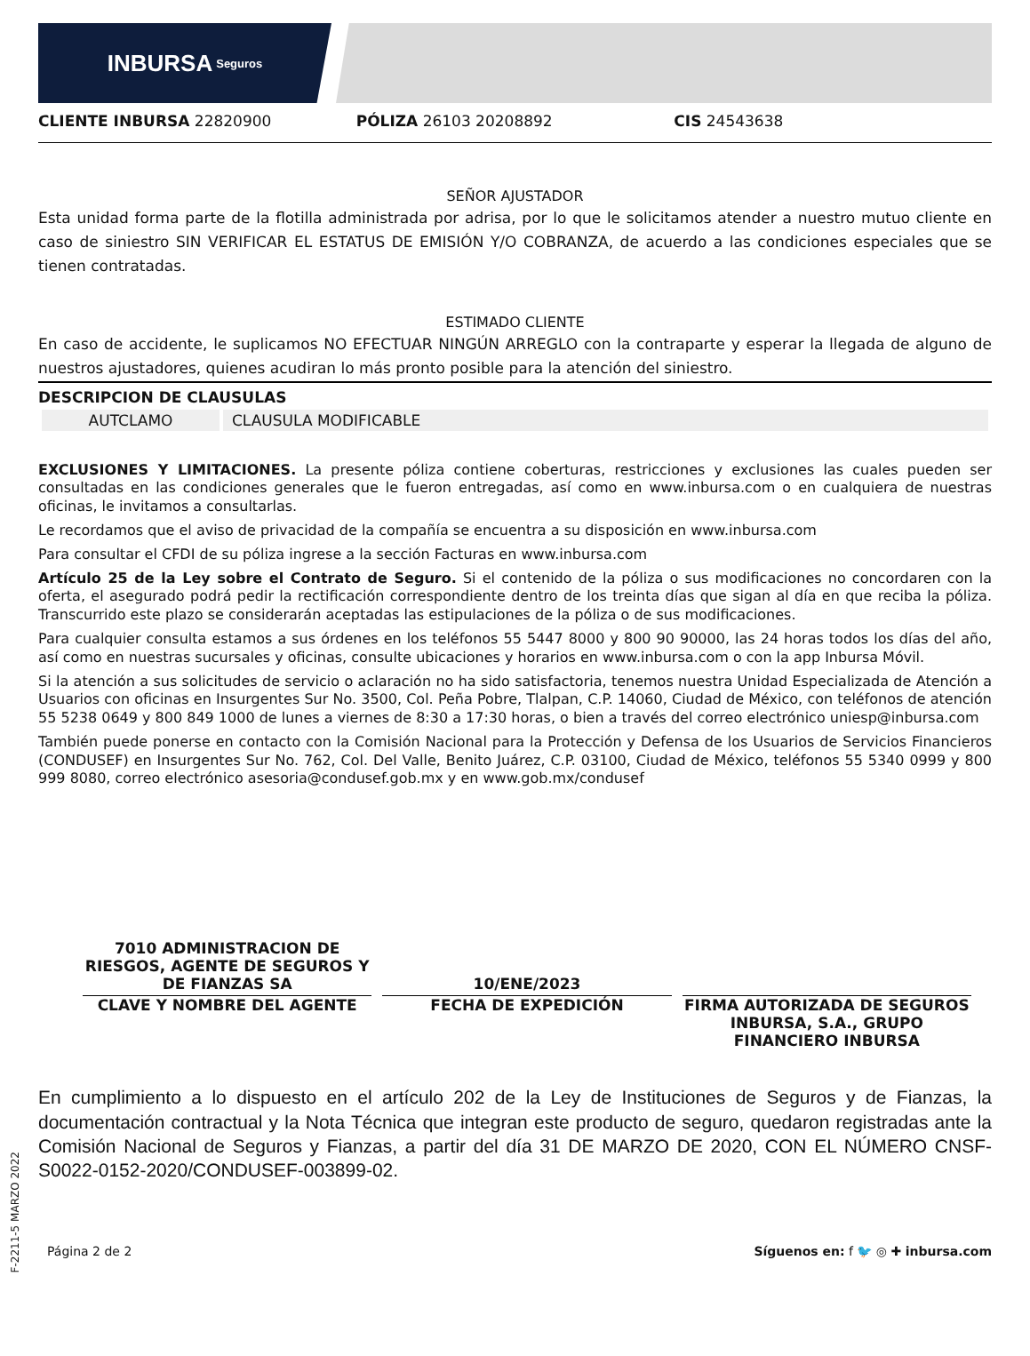INBURSA Seguros
CLIENTE INBURSA 22820900 PÓLIZA 26103 20208892 CIS 24543638
SEÑOR AJUSTADOR
Esta unidad forma parte de la flotilla administrada por adrisa, por lo que le solicitamos atender a nuestro mutuo cliente en caso de siniestro SIN VERIFICAR EL ESTATUS DE EMISIÓN Y/O COBRANZA, de acuerdo a las condiciones especiales que se tienen contratadas.
ESTIMADO CLIENTE
En caso de accidente, le suplicamos NO EFECTUAR NINGÚN ARREGLO con la contraparte y esperar la llegada de alguno de nuestros ajustadores, quienes acudiran lo más pronto posible para la atención del siniestro.
DESCRIPCION DE CLAUSULAS
| AUTCLAMO | CLAUSULA MODIFICABLE |
EXCLUSIONES Y LIMITACIONES. La presente póliza contiene coberturas, restricciones y exclusiones las cuales pueden ser consultadas en las condiciones generales que le fueron entregadas, así como en www.inbursa.com o en cualquiera de nuestras oficinas, le invitamos a consultarlas.
Le recordamos que el aviso de privacidad de la compañía se encuentra a su disposición en www.inbursa.com
Para consultar el CFDI de su póliza ingrese a la sección Facturas en www.inbursa.com
Artículo 25 de la Ley sobre el Contrato de Seguro. Si el contenido de la póliza o sus modificaciones no concordaren con la oferta, el asegurado podrá pedir la rectificación correspondiente dentro de los treinta días que sigan al día en que reciba la póliza. Transcurrido este plazo se considerarán aceptadas las estipulaciones de la póliza o de sus modificaciones.
Para cualquier consulta estamos a sus órdenes en los teléfonos 55 5447 8000 y 800 90 90000, las 24 horas todos los días del año, así como en nuestras sucursales y oficinas, consulte ubicaciones y horarios en www.inbursa.com o con la app Inbursa Móvil.
Si la atención a sus solicitudes de servicio o aclaración no ha sido satisfactoria, tenemos nuestra Unidad Especializada de Atención a Usuarios con oficinas en Insurgentes Sur No. 3500, Col. Peña Pobre, Tlalpan, C.P. 14060, Ciudad de México, con teléfonos de atención 55 5238 0649 y 800 849 1000 de lunes a viernes de 8:30 a 17:30 horas, o bien a través del correo electrónico uniesp@inbursa.com
También puede ponerse en contacto con la Comisión Nacional para la Protección y Defensa de los Usuarios de Servicios Financieros (CONDUSEF) en Insurgentes Sur No. 762, Col. Del Valle, Benito Juárez, C.P. 03100, Ciudad de México, teléfonos 55 5340 0999 y 800 999 8080, correo electrónico asesoria@condusef.gob.mx y en www.gob.mx/condusef
7010 ADMINISTRACION DE RIESGOS, AGENTE DE SEGUROS Y DE FIANZAS SA
CLAVE Y NOMBRE DEL AGENTE
10/ENE/2023
FECHA DE EXPEDICIÓN
FIRMA AUTORIZADA DE SEGUROS INBURSA, S.A., GRUPO FINANCIERO INBURSA
En cumplimiento a lo dispuesto en el artículo 202 de la Ley de Instituciones de Seguros y de Fianzas, la documentación contractual y la Nota Técnica que integran este producto de seguro, quedaron registradas ante la Comisión Nacional de Seguros y Fianzas, a partir del día 31 DE MARZO DE 2020, CON EL NÚMERO CNSF-S0022-0152-2020/CONDUSEF-003899-02.
Página 2 de 2 Síguenos en: f 🐦 ◎ ✚ inbursa.com
F-2211-5 MARZO 2022